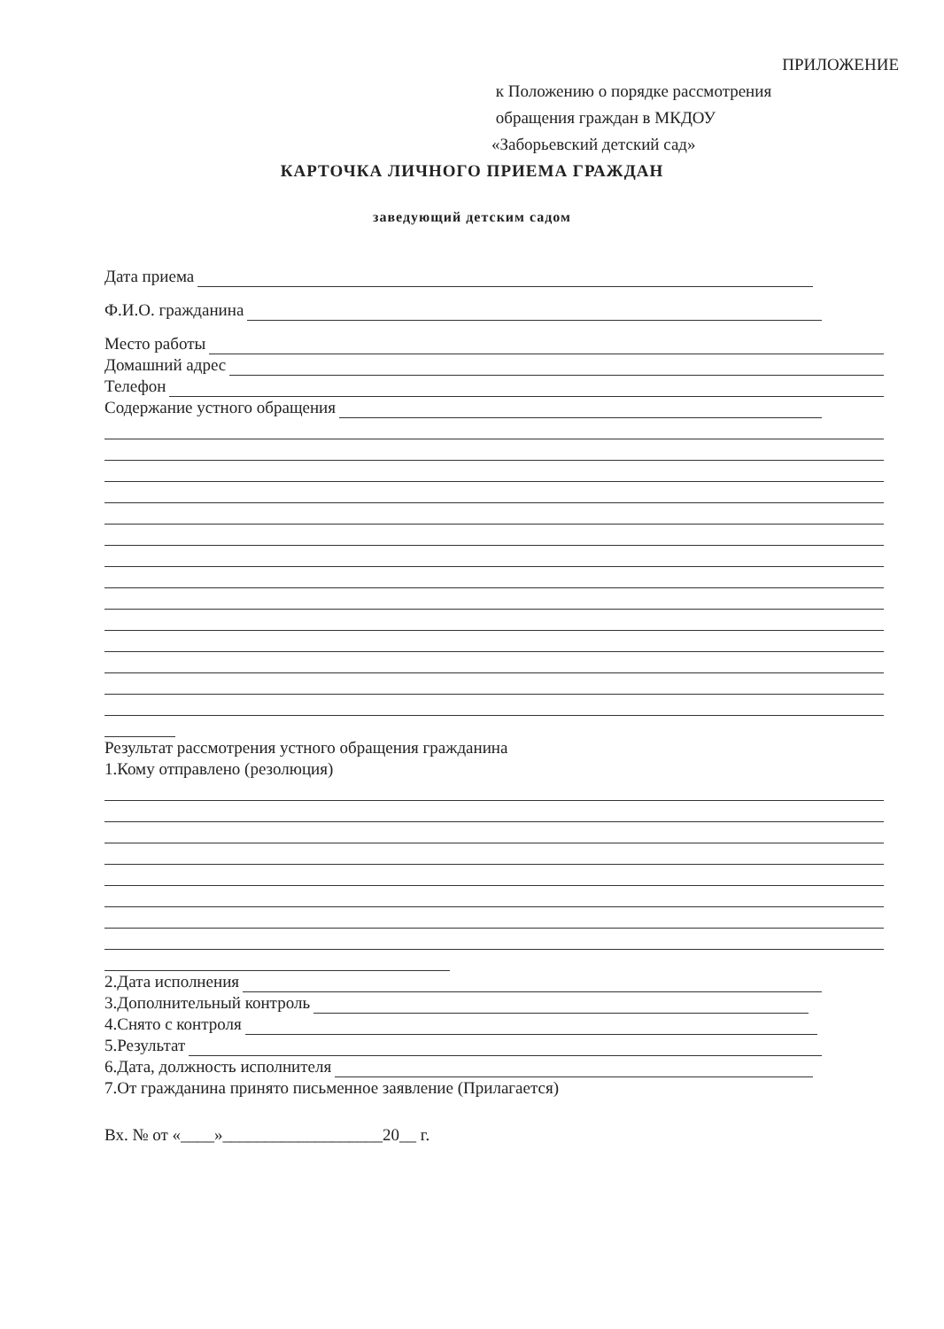ПРИЛОЖЕНИЕ
к Положению о порядке рассмотрения
обращения граждан в МКДОУ
«Заборьевский детский сад»
КАРТОЧКА ЛИЧНОГО ПРИЕМА ГРАЖДАН
заведующий детским садом
Дата приема
Ф.И.О. гражданина
Место работы
Домашний адрес
Телефон
Содержание устного обращения
Результат рассмотрения устного обращения гражданина
1.Кому отправлено (резолюция)
2.Дата исполнения
3.Дополнительный контроль
4.Снято с контроля
5.Результат
6.Дата, должность исполнителя
7.От гражданина принято письменное заявление (Прилагается)
Вх. № от «____»___________________20__ г.